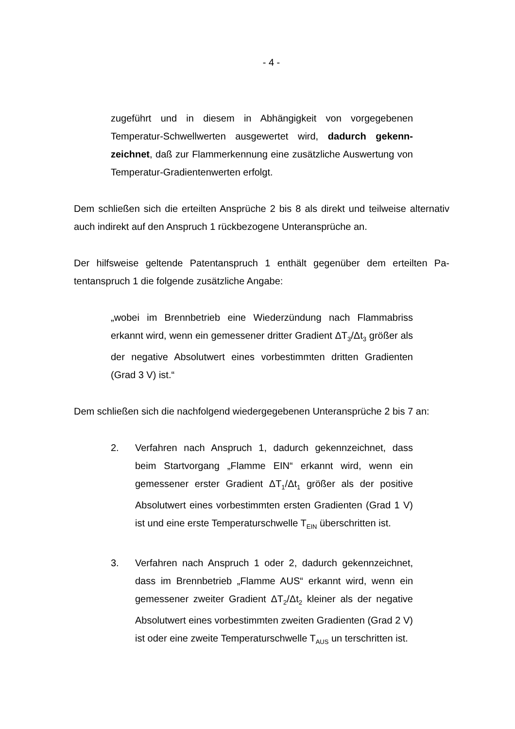- 4 -
zugeführt und in diesem in Abhängigkeit von vorgegebenen Temperatur-Schwellwerten ausgewertet wird, dadurch gekenn­zeichnet, daß zur Flammerkennung eine zusätzliche Auswertung von Temperatur-Gradientenwerten erfolgt.
Dem schließen sich die erteilten Ansprüche 2 bis 8 als direkt und teilweise alternativ auch indirekt auf den Anspruch 1 rückbezogene Unteransprüche an.
Der hilfsweise geltende Patentanspruch 1 enthält gegenüber dem erteilten Pa­tentanspruch 1 die folgende zusätzliche Angabe:
„wobei im Brennbetrieb eine Wiederzündung nach Flammabriss erkannt wird, wenn ein gemessener dritter Gradient ΔT<sub>3</sub>/Δt<sub>3</sub> größer als der negative Absolutwert eines vorbestimmten dritten Gra­dienten (Grad 3 V) ist.“
Dem schließen sich die nachfolgend wiedergegebenen Unteransprüche 2 bis 7 an:
2. Verfahren nach Anspruch 1, dadurch gekennzeichnet, dass beim Startvorgang „Flamme EIN“ erkannt wird, wenn ein gemessener erster Gradient ΔT<sub>1</sub>/Δt<sub>1</sub> größer als der positive Absolutwert eines vorbestimmten ersten Gradienten (Grad 1 V) ist und eine erste Temperaturschwelle T<sub>EIN</sub> überschritten ist.
3. Verfahren nach Anspruch 1 oder 2, dadurch gekennzeichnet, dass im Brennbetrieb „Flamme AUS“ erkannt wird, wenn ein gemessener zweiter Gradient ΔT<sub>2</sub>/Δt<sub>2</sub> kleiner als der negative Absolutwert eines vorbestimmten zweiten Gradienten (Grad 2 V) ist oder eine zweite Temperaturschwelle T<sub>AUS</sub> un terschritten ist.